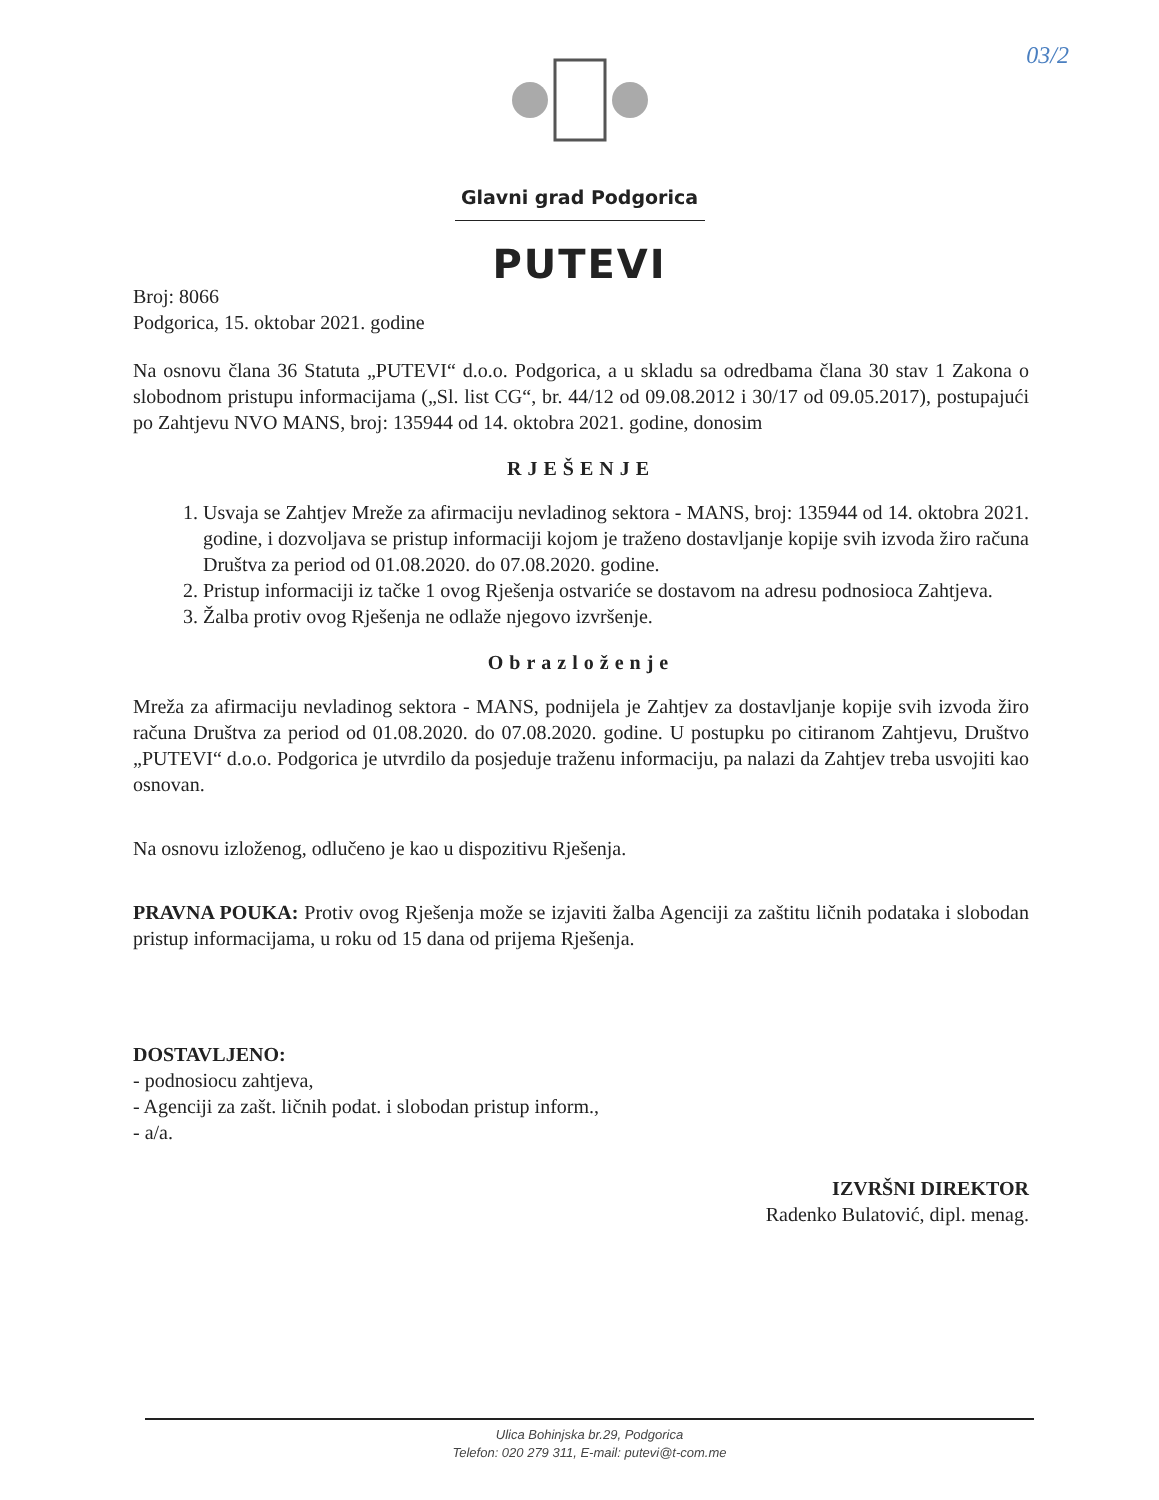03/2
Glavni grad Podgorica
PUTEVI
Broj: 8066
Podgorica, 15. oktobar 2021. godine
Na osnovu člana 36 Statuta „PUTEVI“ d.o.o. Podgorica, a u skladu sa odredbama člana 30 stav 1 Zakona o slobodnom pristupu informacijama („Sl. list CG“, br. 44/12 od 09.08.2012 i 30/17 od 09.05.2017), postupajući po Zahtjevu NVO MANS, broj: 135944 od 14. oktobra 2021. godine, donosim
RJEŠENJE
1. Usvaja se Zahtjev Mreže za afirmaciju nevladinog sektora - MANS, broj: 135944 od 14. oktobra 2021. godine, i dozvoljava se pristup informaciji kojom je traženo dostavljanje kopije svih izvoda žiro računa Društva za period od 01.08.2020. do 07.08.2020. godine.
2. Pristup informaciji iz tačke 1 ovog Rješenja ostvariće se dostavom na adresu podnosioca Zahtjeva.
3. Žalba protiv ovog Rješenja ne odlaže njegovo izvršenje.
Obrazloženje
Mreža za afirmaciju nevladinog sektora - MANS, podnijela je Zahtjev za dostavljanje kopije svih izvoda žiro računa Društva za period od 01.08.2020. do 07.08.2020. godine. U postupku po citiranom Zahtjevu, Društvo „PUTEVI“ d.o.o. Podgorica je utvrdilo da posjeduje traženu informaciju, pa nalazi da Zahtjev treba usvojiti kao osnovan.
Na osnovu izloženog, odlučeno je kao u dispozitivu Rješenja.
PRAVNA POUKA: Protiv ovog Rješenja može se izjaviti žalba Agenciji za zaštitu ličnih podataka i slobodan pristup informacijama, u roku od 15 dana od prijema Rješenja.
DOSTAVLJENO:
- podnosiocu zahtjeva,
- Agenciji za zašt. ličnih podat. i slobodan pristup inform.,
- a/a.
IZVRŠNI DIREKTOR
Radenko Bulatović, dipl. menag.
Ulica Bohinjska br.29, Podgorica
Telefon: 020 279 311, E-mail: putevi@t-com.me